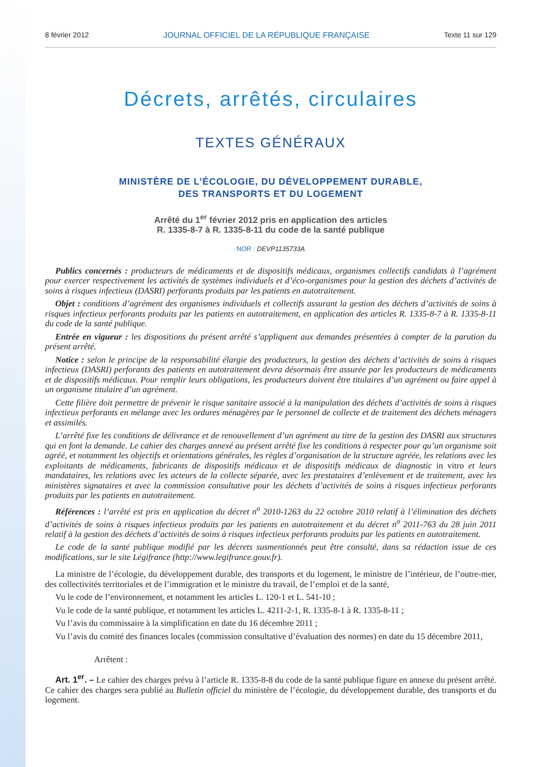8 février 2012 JOURNAL OFFICIEL DE LA RÉPUBLIQUE FRANÇAISE Texte 11 sur 129
Décrets, arrêtés, circulaires
TEXTES GÉNÉRAUX
MINISTÈRE DE L’ÉCOLOGIE, DU DÉVELOPPEMENT DURABLE,
DES TRANSPORTS ET DU LOGEMENT
Arrêté du 1<sup>er</sup> février 2012 pris en application des articles
R. 1335-8-7 à R. 1335-8-11 du code de la santé publique
NOR : DEVP1135733A
Publics concernés : producteurs de médicaments et de dispositifs médicaux, organismes collectifs candidats à l’agrément pour exercer respectivement les activités de systèmes individuels et d’éco-organismes pour la gestion des déchets d’activités de soins à risques infectieux (DASRI) perforants produits par les patients en autotraitement.
Objet : conditions d’agrément des organismes individuels et collectifs assurant la gestion des déchets d’activités de soins à risques infectieux perforants produits par les patients en autotraitement, en application des articles R. 1335-8-7 à R. 1335-8-11 du code de la santé publique.
Entrée en vigueur : les dispositions du présent arrêté s’appliquent aux demandes présentées à compter de la parution du présent arrêté.
Notice : selon le principe de la responsabilité élargie des producteurs, la gestion des déchets d’activités de soins à risques infectieux (DASRI) perforants des patients en autotraitement devra désormais être assurée par les producteurs de médicaments et de dispositifs médicaux. Pour remplir leurs obligations, les producteurs doivent être titulaires d’un agrément ou faire appel à un organisme titulaire d’un agrément.
Cette filière doit permettre de prévenir le risque sanitaire associé à la manipulation des déchets d’activités de soins à risques infectieux perforants en mélange avec les ordures ménagères par le personnel de collecte et de traitement des déchets ménagers et assimilés.
L’arrêté fixe les conditions de délivrance et de renouvellement d’un agrément au titre de la gestion des DASRI aux structures qui en font la demande. Le cahier des charges annexé au présent arrêté fixe les conditions à respecter pour qu’un organisme soit agréé, et notamment les objectifs et orientations générales, les règles d’organisation de la structure agréée, les relations avec les exploitants de médicaments, fabricants de dispositifs médicaux et de dispositifs médicaux de diagnostic in vitro et leurs mandataires, les relations avec les acteurs de la collecte séparée, avec les prestataires d’enlèvement et de traitement, avec les ministères signataires et avec la commission consultative pour les déchets d’activités de soins à risques infectieux perforants produits par les patients en autotraitement.
Références : l’arrêté est pris en application du décret n<sup>o</sup> 2010-1263 du 22 octobre 2010 relatif à l’élimination des déchets d’activités de soins à risques infectieux produits par les patients en autotraitement et du décret n<sup>o</sup> 2011-763 du 28 juin 2011 relatif à la gestion des déchets d’activités de soins à risques infectieux perforants produits par les patients en autotraitement.
Le code de la santé publique modifié par les décrets susmentionnés peut être consulté, dans sa rédaction issue de ces modifications, sur le site Légifrance (http://www.legifrance.gouv.fr).
La ministre de l’écologie, du développement durable, des transports et du logement, le ministre de l’intérieur, de l’outre-mer, des collectivités territoriales et de l’immigration et le ministre du travail, de l’emploi et de la santé,
Vu le code de l’environnement, et notamment les articles L. 120-1 et L. 541-10 ;
Vu le code de la santé publique, et notamment les articles L. 4211-2-1, R. 1335-8-1 à R. 1335-8-11 ;
Vu l’avis du commissaire à la simplification en date du 16 décembre 2011 ;
Vu l’avis du comité des finances locales (commission consultative d’évaluation des normes) en date du 15 décembre 2011,
Arrêtent :
Art. 1<sup>er</sup>. – Le cahier des charges prévu à l’article R. 1335-8-8 du code de la santé publique figure en annexe du présent arrêté. Ce cahier des charges sera publié au Bulletin officiel du ministère de l’écologie, du développement durable, des transports et du logement.